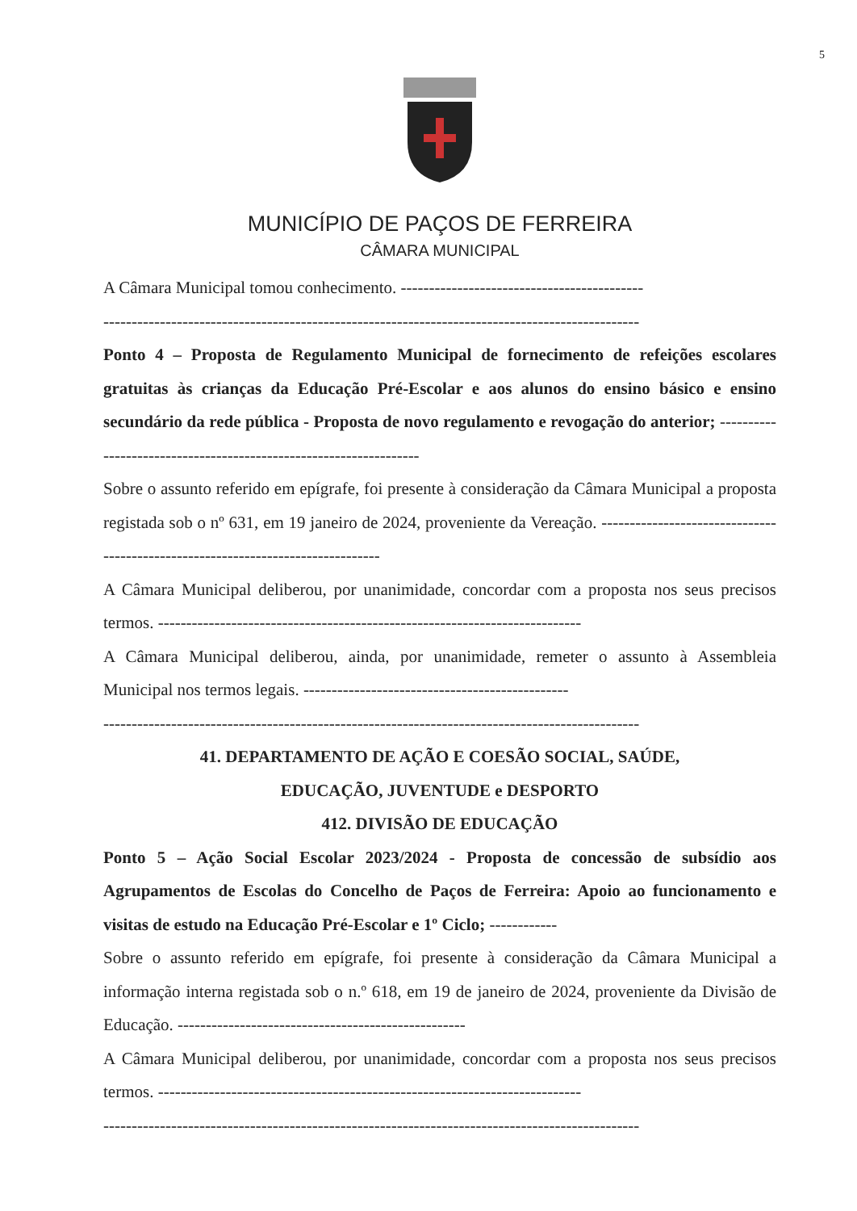5
MUNICÍPIO DE PAÇOS DE FERREIRA
CÂMARA MUNICIPAL
A Câmara Municipal tomou conhecimento. -------------------------------------------
-----------------------------------------------------------------------------------------------
Ponto 4 – Proposta de Regulamento Municipal de fornecimento de refeições escolares gratuitas às crianças da Educação Pré-Escolar e aos alunos do ensino básico e ensino secundário da rede pública - Proposta de novo regulamento e revogação do anterior; ------------------------------------------------------------------
Sobre o assunto referido em epígrafe, foi presente à consideração da Câmara Municipal a proposta registada sob o nº 631, em 19 janeiro de 2024, proveniente da Vereação. --------------------------------------------------------------------------------
A Câmara Municipal deliberou, por unanimidade, concordar com a proposta nos seus precisos termos. ---------------------------------------------------------------------------
A Câmara Municipal deliberou, ainda, por unanimidade, remeter o assunto à Assembleia Municipal nos termos legais. -----------------------------------------------
-----------------------------------------------------------------------------------------------
41. DEPARTAMENTO DE AÇÃO E COESÃO SOCIAL, SAÚDE,
EDUCAÇÃO, JUVENTUDE e DESPORTO
412. DIVISÃO DE EDUCAÇÃO
Ponto 5 – Ação Social Escolar 2023/2024 - Proposta de concessão de subsídio aos Agrupamentos de Escolas do Concelho de Paços de Ferreira: Apoio ao funcionamento e visitas de estudo na Educação Pré-Escolar e 1º Ciclo; ------------
Sobre o assunto referido em epígrafe, foi presente à consideração da Câmara Municipal a informação interna registada sob o n.º 618, em 19 de janeiro de 2024, proveniente da Divisão de Educação. ---------------------------------------------------
A Câmara Municipal deliberou, por unanimidade, concordar com a proposta nos seus precisos termos. ---------------------------------------------------------------------------
-----------------------------------------------------------------------------------------------